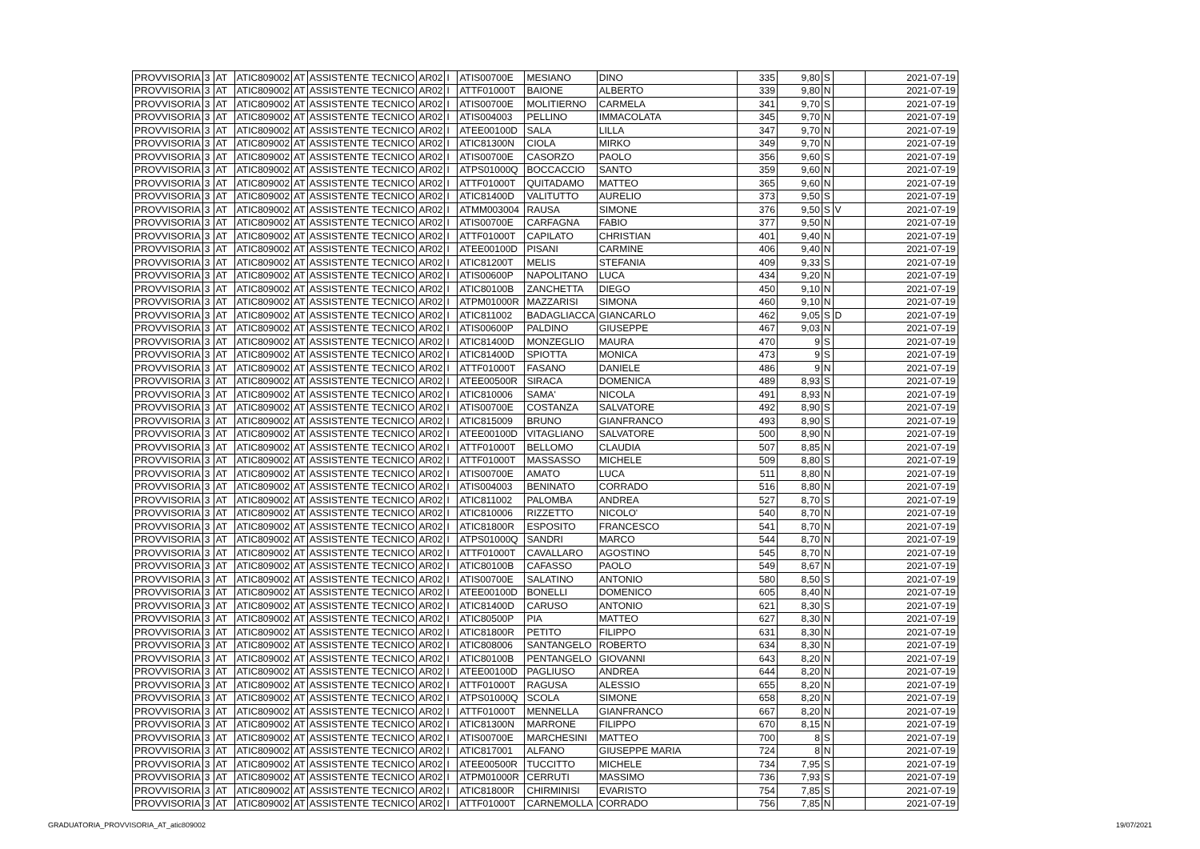| PROVVISORIA | 3 | AT | ATIC809002 | AT | ASSISTENTE TECNICO | AR02 | I | ATIS00700E | MESIANO | DINO | 335 | 9,80 | S | | 2021-07-19 |
| PROVVISORIA | 3 | AT | ATIC809002 | AT | ASSISTENTE TECNICO | AR02 | I | ATTF01000T | BAIONE | ALBERTO | 339 | 9,80 | N | | 2021-07-19 |
| PROVVISORIA | 3 | AT | ATIC809002 | AT | ASSISTENTE TECNICO | AR02 | I | ATIS00700E | MOLITIERNO | CARMELA | 341 | 9,70 | S | | 2021-07-19 |
| PROVVISORIA | 3 | AT | ATIC809002 | AT | ASSISTENTE TECNICO | AR02 | I | ATIS004003 | PELLINO | IMMACOLATA | 345 | 9,70 | N | | 2021-07-19 |
| PROVVISORIA | 3 | AT | ATIC809002 | AT | ASSISTENTE TECNICO | AR02 | I | ATEE00100D | SALA | LILLA | 347 | 9,70 | N | | 2021-07-19 |
| PROVVISORIA | 3 | AT | ATIC809002 | AT | ASSISTENTE TECNICO | AR02 | I | ATIC81300N | CIOLA | MIRKO | 349 | 9,70 | N | | 2021-07-19 |
| PROVVISORIA | 3 | AT | ATIC809002 | AT | ASSISTENTE TECNICO | AR02 | I | ATIS00700E | CASORZO | PAOLO | 356 | 9,60 | S | | 2021-07-19 |
| PROVVISORIA | 3 | AT | ATIC809002 | AT | ASSISTENTE TECNICO | AR02 | I | ATPS01000Q | BOCCACCIO | SANTO | 359 | 9,60 | N | | 2021-07-19 |
| PROVVISORIA | 3 | AT | ATIC809002 | AT | ASSISTENTE TECNICO | AR02 | I | ATTF01000T | QUITADAMO | MATTEO | 365 | 9,60 | N | | 2021-07-19 |
| PROVVISORIA | 3 | AT | ATIC809002 | AT | ASSISTENTE TECNICO | AR02 | I | ATIC81400D | VALITUTTO | AURELIO | 373 | 9,50 | S | | 2021-07-19 |
| PROVVISORIA | 3 | AT | ATIC809002 | AT | ASSISTENTE TECNICO | AR02 | I | ATMM003004 | RAUSA | SIMONE | 376 | 9,50 | S | V | 2021-07-19 |
| PROVVISORIA | 3 | AT | ATIC809002 | AT | ASSISTENTE TECNICO | AR02 | I | ATIS00700E | CARFAGNA | FABIO | 377 | 9,50 | N | | 2021-07-19 |
| PROVVISORIA | 3 | AT | ATIC809002 | AT | ASSISTENTE TECNICO | AR02 | I | ATTF01000T | CAPILATO | CHRISTIAN | 401 | 9,40 | N | | 2021-07-19 |
| PROVVISORIA | 3 | AT | ATIC809002 | AT | ASSISTENTE TECNICO | AR02 | I | ATEE00100D | PISANI | CARMINE | 406 | 9,40 | N | | 2021-07-19 |
| PROVVISORIA | 3 | AT | ATIC809002 | AT | ASSISTENTE TECNICO | AR02 | I | ATIC81200T | MELIS | STEFANIA | 409 | 9,33 | S | | 2021-07-19 |
| PROVVISORIA | 3 | AT | ATIC809002 | AT | ASSISTENTE TECNICO | AR02 | I | ATIS00600P | NAPOLITANO | LUCA | 434 | 9,20 | N | | 2021-07-19 |
| PROVVISORIA | 3 | AT | ATIC809002 | AT | ASSISTENTE TECNICO | AR02 | I | ATIC80100B | ZANCHETTA | DIEGO | 450 | 9,10 | N | | 2021-07-19 |
| PROVVISORIA | 3 | AT | ATIC809002 | AT | ASSISTENTE TECNICO | AR02 | I | ATPM01000R | MAZZARISI | SIMONA | 460 | 9,10 | N | | 2021-07-19 |
| PROVVISORIA | 3 | AT | ATIC809002 | AT | ASSISTENTE TECNICO | AR02 | I | ATIC811002 | BADAGLIACCA | GIANCARLO | 462 | 9,05 | S | D | 2021-07-19 |
| PROVVISORIA | 3 | AT | ATIC809002 | AT | ASSISTENTE TECNICO | AR02 | I | ATIS00600P | PALDINO | GIUSEPPE | 467 | 9,03 | N | | 2021-07-19 |
| PROVVISORIA | 3 | AT | ATIC809002 | AT | ASSISTENTE TECNICO | AR02 | I | ATIC81400D | MONZEGLIO | MAURA | 470 | 9 | S | | 2021-07-19 |
| PROVVISORIA | 3 | AT | ATIC809002 | AT | ASSISTENTE TECNICO | AR02 | I | ATIC81400D | SPIOTTA | MONICA | 473 | 9 | S | | 2021-07-19 |
| PROVVISORIA | 3 | AT | ATIC809002 | AT | ASSISTENTE TECNICO | AR02 | I | ATTF01000T | FASANO | DANIELE | 486 | 9 | N | | 2021-07-19 |
| PROVVISORIA | 3 | AT | ATIC809002 | AT | ASSISTENTE TECNICO | AR02 | I | ATEE00500R | SIRACA | DOMENICA | 489 | 8,93 | S | | 2021-07-19 |
| PROVVISORIA | 3 | AT | ATIC809002 | AT | ASSISTENTE TECNICO | AR02 | I | ATIC810006 | SAMA' | NICOLA | 491 | 8,93 | N | | 2021-07-19 |
| PROVVISORIA | 3 | AT | ATIC809002 | AT | ASSISTENTE TECNICO | AR02 | I | ATIS00700E | COSTANZA | SALVATORE | 492 | 8,90 | S | | 2021-07-19 |
| PROVVISORIA | 3 | AT | ATIC809002 | AT | ASSISTENTE TECNICO | AR02 | I | ATIC815009 | BRUNO | GIANFRANCO | 493 | 8,90 | S | | 2021-07-19 |
| PROVVISORIA | 3 | AT | ATIC809002 | AT | ASSISTENTE TECNICO | AR02 | I | ATEE00100D | VITAGLIANO | SALVATORE | 500 | 8,90 | N | | 2021-07-19 |
| PROVVISORIA | 3 | AT | ATIC809002 | AT | ASSISTENTE TECNICO | AR02 | I | ATTF01000T | BELLOMO | CLAUDIA | 507 | 8,85 | N | | 2021-07-19 |
| PROVVISORIA | 3 | AT | ATIC809002 | AT | ASSISTENTE TECNICO | AR02 | I | ATTF01000T | MASSASSO | MICHELE | 509 | 8,80 | S | | 2021-07-19 |
| PROVVISORIA | 3 | AT | ATIC809002 | AT | ASSISTENTE TECNICO | AR02 | I | ATIS00700E | AMATO | LUCA | 511 | 8,80 | N | | 2021-07-19 |
| PROVVISORIA | 3 | AT | ATIC809002 | AT | ASSISTENTE TECNICO | AR02 | I | ATIS004003 | BENINATO | CORRADO | 516 | 8,80 | N | | 2021-07-19 |
| PROVVISORIA | 3 | AT | ATIC809002 | AT | ASSISTENTE TECNICO | AR02 | I | ATIC811002 | PALOMBA | ANDREA | 527 | 8,70 | S | | 2021-07-19 |
| PROVVISORIA | 3 | AT | ATIC809002 | AT | ASSISTENTE TECNICO | AR02 | I | ATIC810006 | RIZZETTO | NICOLO' | 540 | 8,70 | N | | 2021-07-19 |
| PROVVISORIA | 3 | AT | ATIC809002 | AT | ASSISTENTE TECNICO | AR02 | I | ATIC81800R | ESPOSITO | FRANCESCO | 541 | 8,70 | N | | 2021-07-19 |
| PROVVISORIA | 3 | AT | ATIC809002 | AT | ASSISTENTE TECNICO | AR02 | I | ATPS01000Q | SANDRI | MARCO | 544 | 8,70 | N | | 2021-07-19 |
| PROVVISORIA | 3 | AT | ATIC809002 | AT | ASSISTENTE TECNICO | AR02 | I | ATTF01000T | CAVALLARO | AGOSTINO | 545 | 8,70 | N | | 2021-07-19 |
| PROVVISORIA | 3 | AT | ATIC809002 | AT | ASSISTENTE TECNICO | AR02 | I | ATIC80100B | CAFASSO | PAOLO | 549 | 8,67 | N | | 2021-07-19 |
| PROVVISORIA | 3 | AT | ATIC809002 | AT | ASSISTENTE TECNICO | AR02 | I | ATIS00700E | SALATINO | ANTONIO | 580 | 8,50 | S | | 2021-07-19 |
| PROVVISORIA | 3 | AT | ATIC809002 | AT | ASSISTENTE TECNICO | AR02 | I | ATEE00100D | BONELLI | DOMENICO | 605 | 8,40 | N | | 2021-07-19 |
| PROVVISORIA | 3 | AT | ATIC809002 | AT | ASSISTENTE TECNICO | AR02 | I | ATIC81400D | CARUSO | ANTONIO | 621 | 8,30 | S | | 2021-07-19 |
| PROVVISORIA | 3 | AT | ATIC809002 | AT | ASSISTENTE TECNICO | AR02 | I | ATIC80500P | PIA | MATTEO | 627 | 8,30 | N | | 2021-07-19 |
| PROVVISORIA | 3 | AT | ATIC809002 | AT | ASSISTENTE TECNICO | AR02 | I | ATIC81800R | PETITO | FILIPPO | 631 | 8,30 | N | | 2021-07-19 |
| PROVVISORIA | 3 | AT | ATIC809002 | AT | ASSISTENTE TECNICO | AR02 | I | ATIC808006 | SANTANGELO | ROBERTO | 634 | 8,30 | N | | 2021-07-19 |
| PROVVISORIA | 3 | AT | ATIC809002 | AT | ASSISTENTE TECNICO | AR02 | I | ATIC80100B | PENTANGELO | GIOVANNI | 643 | 8,20 | N | | 2021-07-19 |
| PROVVISORIA | 3 | AT | ATIC809002 | AT | ASSISTENTE TECNICO | AR02 | I | ATEE00100D | PAGLIUSO | ANDREA | 644 | 8,20 | N | | 2021-07-19 |
| PROVVISORIA | 3 | AT | ATIC809002 | AT | ASSISTENTE TECNICO | AR02 | I | ATTF01000T | RAGUSA | ALESSIO | 655 | 8,20 | N | | 2021-07-19 |
| PROVVISORIA | 3 | AT | ATIC809002 | AT | ASSISTENTE TECNICO | AR02 | I | ATPS01000Q | SCOLA | SIMONE | 658 | 8,20 | N | | 2021-07-19 |
| PROVVISORIA | 3 | AT | ATIC809002 | AT | ASSISTENTE TECNICO | AR02 | I | ATTF01000T | MENNELLA | GIANFRANCO | 667 | 8,20 | N | | 2021-07-19 |
| PROVVISORIA | 3 | AT | ATIC809002 | AT | ASSISTENTE TECNICO | AR02 | I | ATIC81300N | MARRONE | FILIPPO | 670 | 8,15 | N | | 2021-07-19 |
| PROVVISORIA | 3 | AT | ATIC809002 | AT | ASSISTENTE TECNICO | AR02 | I | ATIS00700E | MARCHESINI | MATTEO | 700 | 8 | S | | 2021-07-19 |
| PROVVISORIA | 3 | AT | ATIC809002 | AT | ASSISTENTE TECNICO | AR02 | I | ATIC817001 | ALFANO | GIUSEPPE MARIA | 724 | 8 | N | | 2021-07-19 |
| PROVVISORIA | 3 | AT | ATIC809002 | AT | ASSISTENTE TECNICO | AR02 | I | ATEE00500R | TUCCITTO | MICHELE | 734 | 7,95 | S | | 2021-07-19 |
| PROVVISORIA | 3 | AT | ATIC809002 | AT | ASSISTENTE TECNICO | AR02 | I | ATPM01000R | CERRUTI | MASSIMO | 736 | 7,93 | S | | 2021-07-19 |
| PROVVISORIA | 3 | AT | ATIC809002 | AT | ASSISTENTE TECNICO | AR02 | I | ATIC81800R | CHIRMINISI | EVARISTO | 754 | 7,85 | S | | 2021-07-19 |
| PROVVISORIA | 3 | AT | ATIC809002 | AT | ASSISTENTE TECNICO | AR02 | I | ATTF01000T | CARNEMOLLA | CORRADO | 756 | 7,85 | N | | 2021-07-19 |
GRADUATORIA_PROVVISORIA_AT_atic809002 19/07/2021